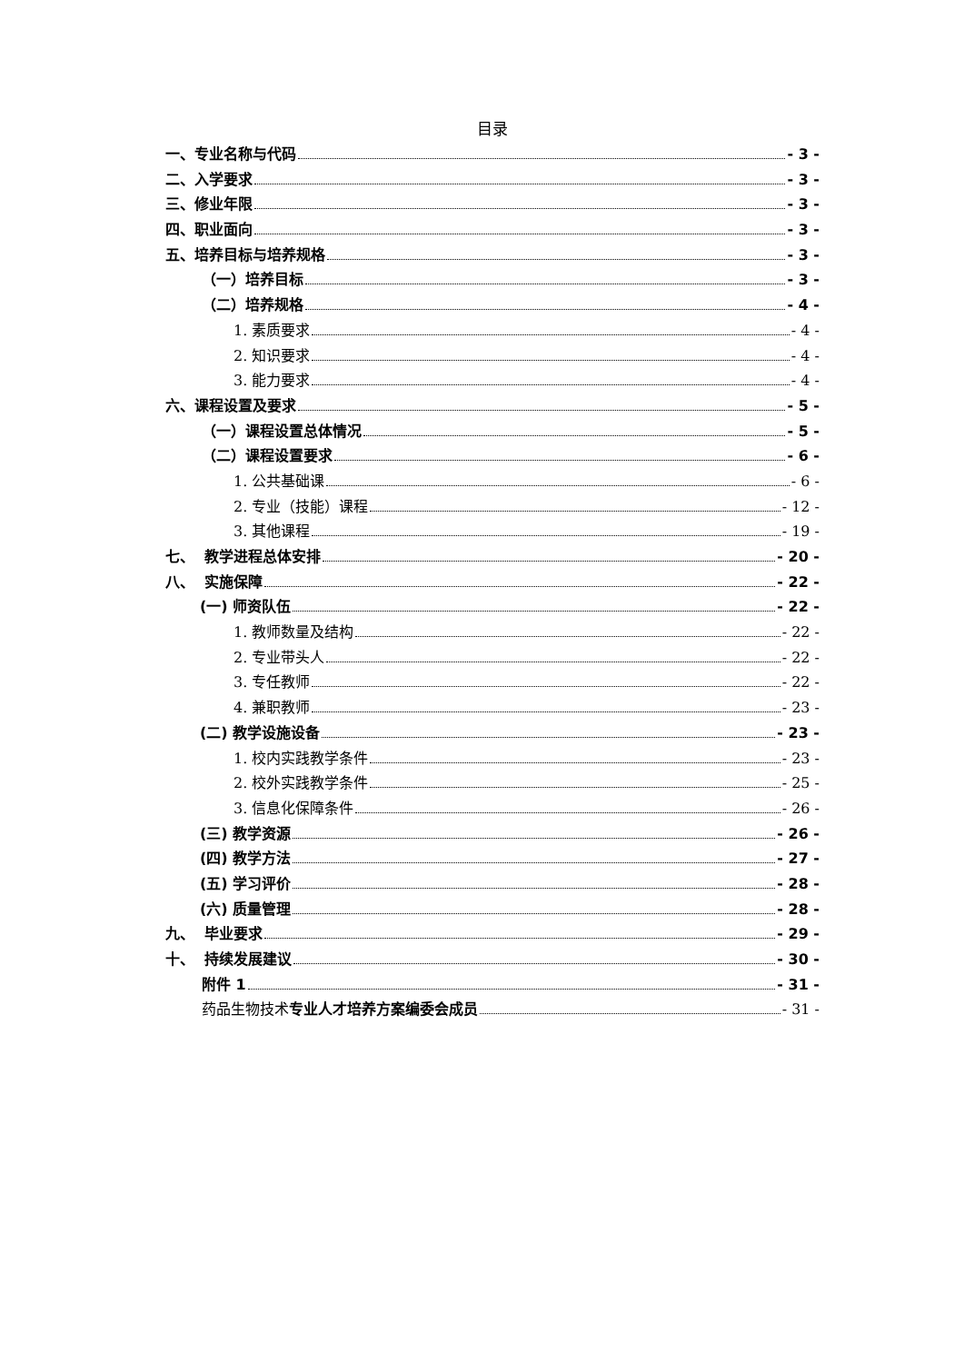目录
一、专业名称与代码 - 3 -
二、入学要求 - 3 -
三、修业年限 - 3 -
四、职业面向 - 3 -
五、培养目标与培养规格 - 3 -
（一）培养目标 - 3 -
（二）培养规格 - 4 -
1. 素质要求 - 4 -
2. 知识要求 - 4 -
3. 能力要求 - 4 -
六、课程设置及要求 - 5 -
（一）课程设置总体情况 - 5 -
（二）课程设置要求 - 6 -
1. 公共基础课 - 6 -
2. 专业（技能）课程 - 12 -
3. 其他课程 - 19 -
七、 教学进程总体安排 - 20 -
八、 实施保障 - 22 -
(一) 师资队伍 - 22 -
1. 教师数量及结构 - 22 -
2. 专业带头人 - 22 -
3. 专任教师 - 22 -
4. 兼职教师 - 23 -
(二) 教学设施设备 - 23 -
1. 校内实践教学条件 - 23 -
2. 校外实践教学条件 - 25 -
3. 信息化保障条件 - 26 -
(三) 教学资源 - 26 -
(四) 教学方法 - 27 -
(五) 学习评价 - 28 -
(六) 质量管理 - 28 -
九、 毕业要求 - 29 -
十、 持续发展建议 - 30 -
附件 1 - 31 -
药品生物技术专业人才培养方案编委会成员 - 31 -